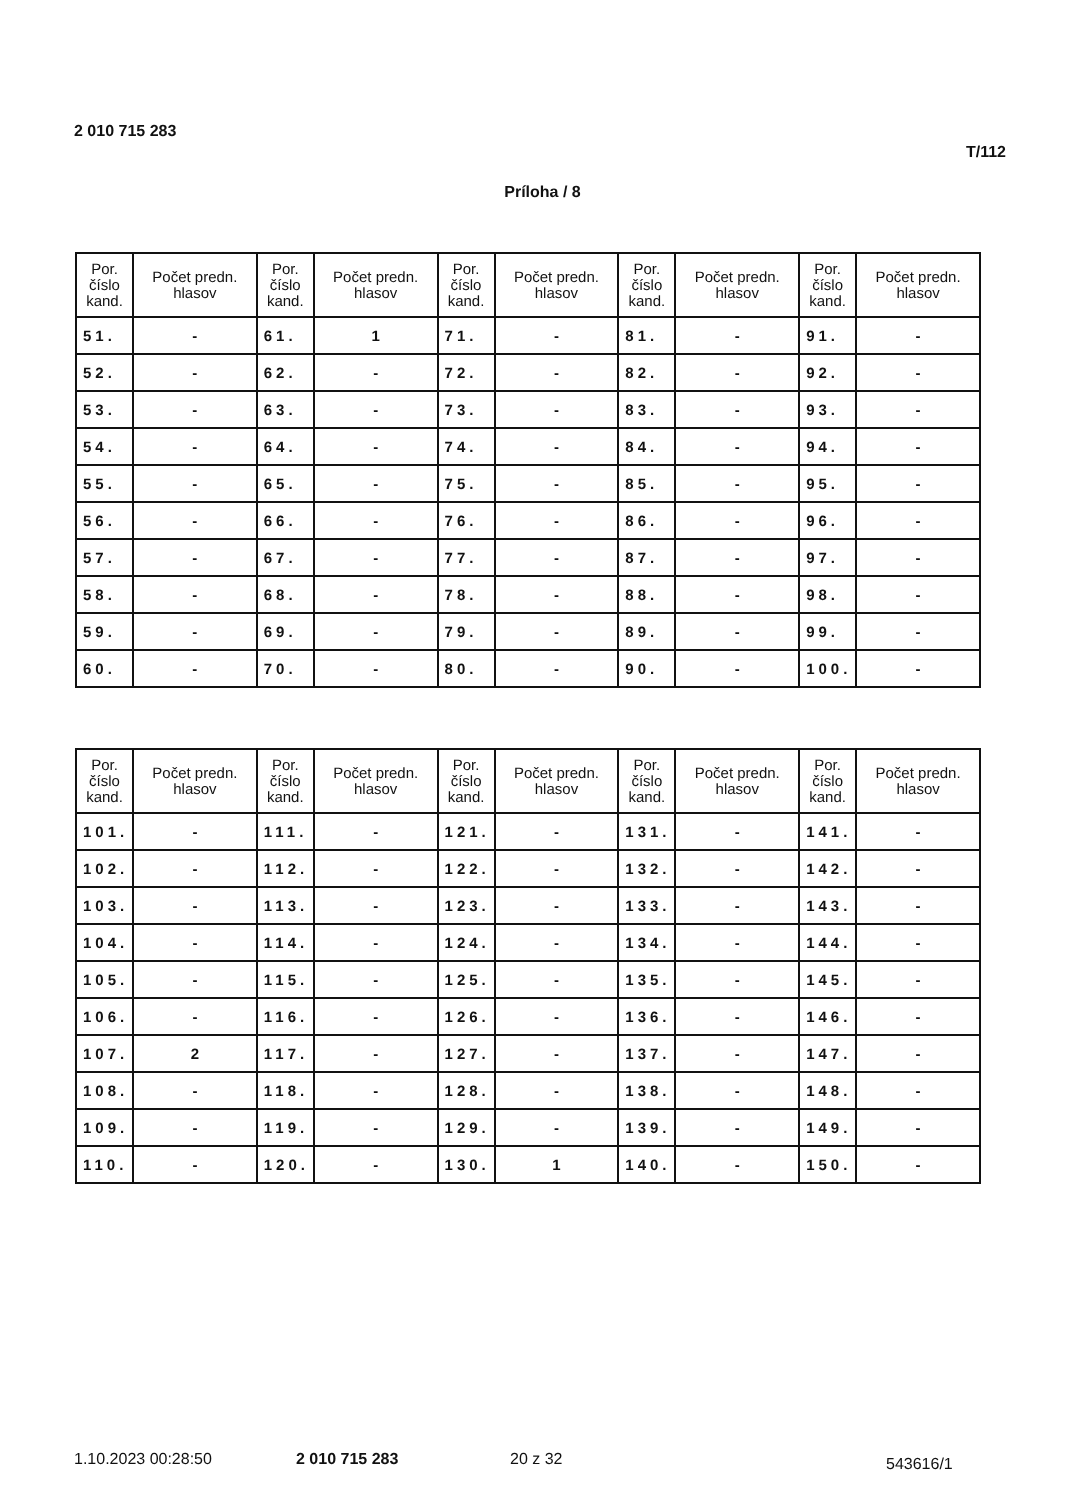2 010 715 283
T/112
Príloha / 8
| Por. číslo kand. | Počet predn. hlasov | Por. číslo kand. | Počet predn. hlasov | Por. číslo kand. | Počet predn. hlasov | Por. číslo kand. | Počet predn. hlasov | Por. číslo kand. | Počet predn. hlasov |
| --- | --- | --- | --- | --- | --- | --- | --- | --- | --- |
| 51. | - | 61. | 1 | 71. | - | 81. | - | 91. | - |
| 52. | - | 62. | - | 72. | - | 82. | - | 92. | - |
| 53. | - | 63. | - | 73. | - | 83. | - | 93. | - |
| 54. | - | 64. | - | 74. | - | 84. | - | 94. | - |
| 55. | - | 65. | - | 75. | - | 85. | - | 95. | - |
| 56. | - | 66. | - | 76. | - | 86. | - | 96. | - |
| 57. | - | 67. | - | 77. | - | 87. | - | 97. | - |
| 58. | - | 68. | - | 78. | - | 88. | - | 98. | - |
| 59. | - | 69. | - | 79. | - | 89. | - | 99. | - |
| 60. | - | 70. | - | 80. | - | 90. | - | 100. | - |
| Por. číslo kand. | Počet predn. hlasov | Por. číslo kand. | Počet predn. hlasov | Por. číslo kand. | Počet predn. hlasov | Por. číslo kand. | Počet predn. hlasov | Por. číslo kand. | Počet predn. hlasov |
| --- | --- | --- | --- | --- | --- | --- | --- | --- | --- |
| 101. | - | 111. | - | 121. | - | 131. | - | 141. | - |
| 102. | - | 112. | - | 122. | - | 132. | - | 142. | - |
| 103. | - | 113. | - | 123. | - | 133. | - | 143. | - |
| 104. | - | 114. | - | 124. | - | 134. | - | 144. | - |
| 105. | - | 115. | - | 125. | - | 135. | - | 145. | - |
| 106. | - | 116. | - | 126. | - | 136. | - | 146. | - |
| 107. | 2 | 117. | - | 127. | - | 137. | - | 147. | - |
| 108. | - | 118. | - | 128. | - | 138. | - | 148. | - |
| 109. | - | 119. | - | 129. | - | 139. | - | 149. | - |
| 110. | - | 120. | - | 130. | 1 | 140. | - | 150. | - |
1.10.2023 00:28:50 2 010 715 283 20 z 32 543616/1